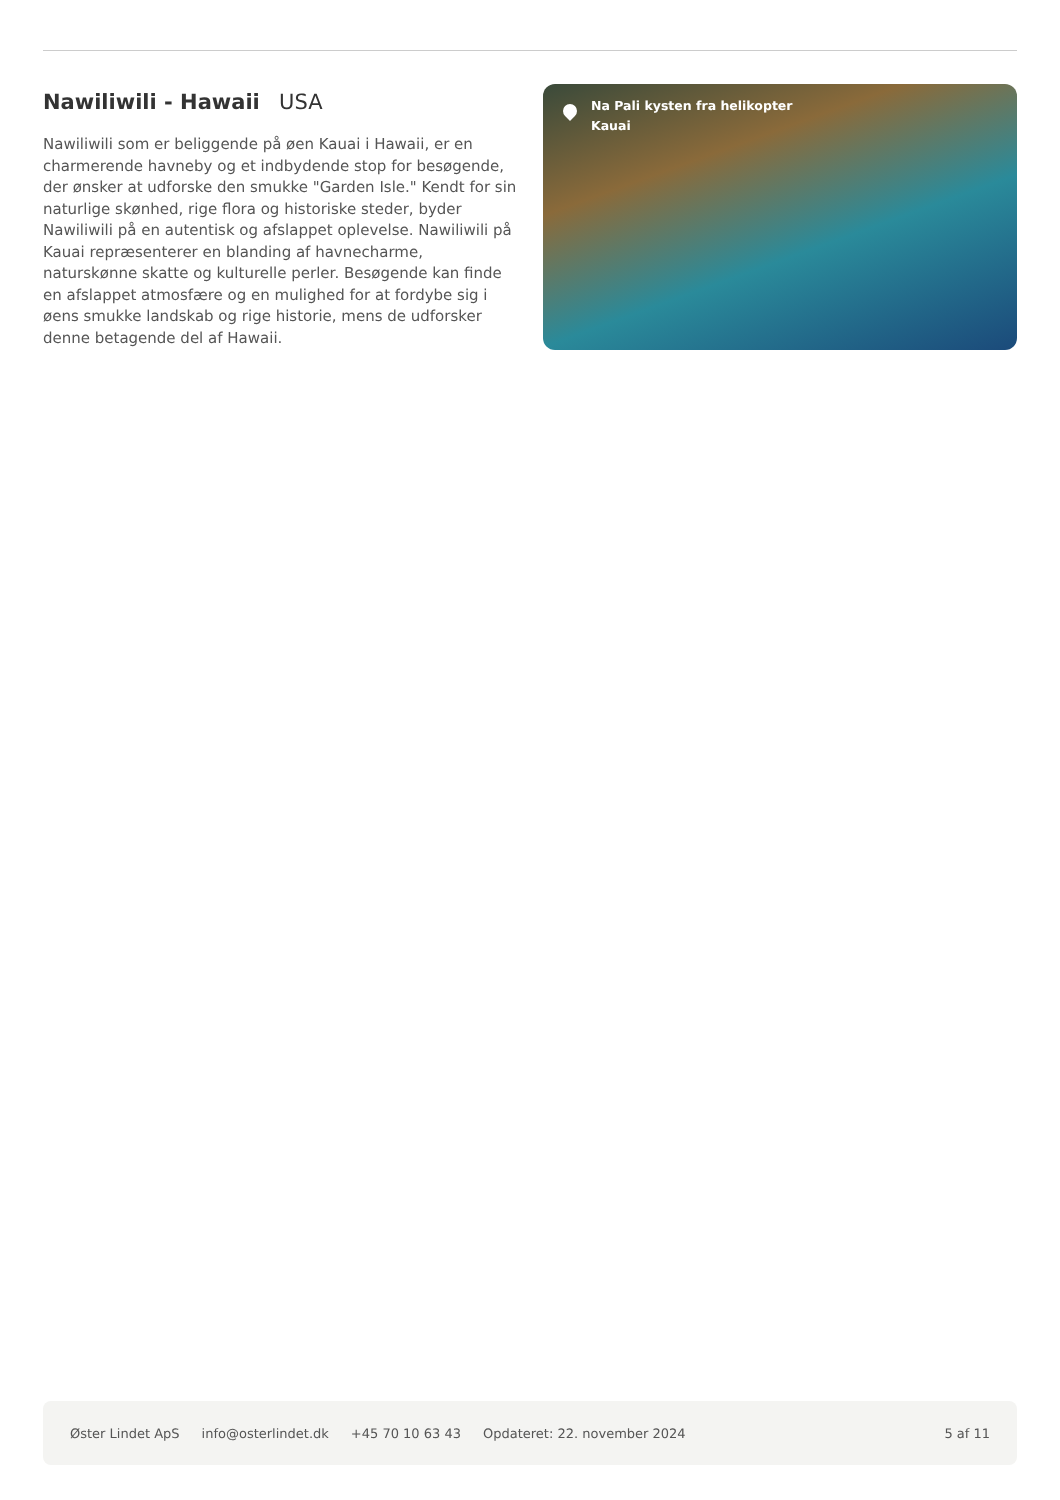Nawiliwili - Hawaii USA
Nawiliwili som er beliggende på øen Kauai i Hawaii, er en charmerende havneby og et indbydende stop for besøgende, der ønsker at udforske den smukke "Garden Isle." Kendt for sin naturlige skønhed, rige flora og historiske steder, byder Nawiliwili på en autentisk og afslappet oplevelse. Nawiliwili på Kauai repræsenterer en blanding af havnecharme, naturskønne skatte og kulturelle perler. Besøgende kan finde en afslappet atmosfære og en mulighed for at fordybe sig i øens smukke landskab og rige historie, mens de udforsker denne betagende del af Hawaii.
Na Pali kysten fra helikopter
Kauai
Øster Lindet ApS info@osterlindet.dk +45 70 10 63 43 Opdateret: 22. november 2024 5 af 11